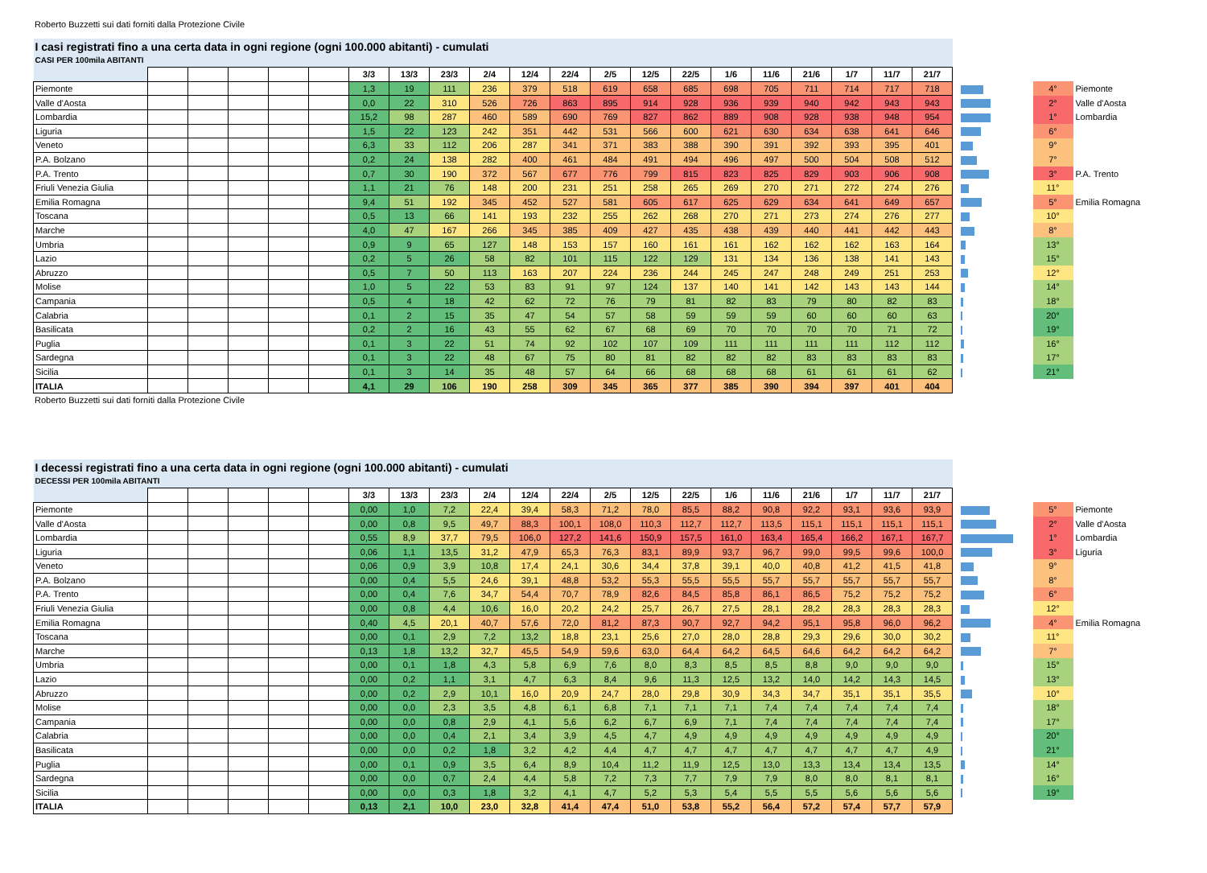Roberto Buzzetti sui dati forniti dalla Protezione Civile
| I casi registrati fino a una certa data in ogni regione (ogni 100.000 abitanti) - cumulati | | | | | | | | | | | | | | | | | | | | | | | |
| CASI PER 100mila ABITANTI | | | | | | | | | | | | | | | | | | | | | | | |
| | | | | | | 3/3 | 13/3 | 23/3 | 2/4 | 12/4 | 22/4 | 2/5 | 12/5 | 22/5 | 1/6 | 11/6 | 21/6 | 1/7 | 11/7 | 21/7 | | | |
| Piemonte | | | | | | 1,3 | 19 | 111 | 236 | 379 | 518 | 619 | 658 | 685 | 698 | 705 | 711 | 714 | 717 | 718 | | 4° | Piemonte |
| Valle d'Aosta | | | | | | 0,0 | 22 | 310 | 526 | 726 | 863 | 895 | 914 | 928 | 936 | 939 | 940 | 942 | 943 | 943 | | 2° | Valle d'Aosta |
| Lombardia | | | | | | 15,2 | 98 | 287 | 460 | 589 | 690 | 769 | 827 | 862 | 889 | 908 | 928 | 938 | 948 | 954 | | 1° | Lombardia |
| Liguria | | | | | | 1,5 | 22 | 123 | 242 | 351 | 442 | 531 | 566 | 600 | 621 | 630 | 634 | 638 | 641 | 646 | | 6° | |
| Veneto | | | | | | 6,3 | 33 | 112 | 206 | 287 | 341 | 371 | 383 | 388 | 390 | 391 | 392 | 393 | 395 | 401 | | 9° | |
| P.A. Bolzano | | | | | | 0,2 | 24 | 138 | 282 | 400 | 461 | 484 | 491 | 494 | 496 | 497 | 500 | 504 | 508 | 512 | | 7° | |
| P.A. Trento | | | | | | 0,7 | 30 | 190 | 372 | 567 | 677 | 776 | 799 | 815 | 823 | 825 | 829 | 903 | 906 | 908 | | 3° | P.A. Trento |
| Friuli Venezia Giulia | | | | | | 1,1 | 21 | 76 | 148 | 200 | 231 | 251 | 258 | 265 | 269 | 270 | 271 | 272 | 274 | 276 | | 11° | |
| Emilia Romagna | | | | | | 9,4 | 51 | 192 | 345 | 452 | 527 | 581 | 605 | 617 | 625 | 629 | 634 | 641 | 649 | 657 | | 5° | Emilia Romagna |
| Toscana | | | | | | 0,5 | 13 | 66 | 141 | 193 | 232 | 255 | 262 | 268 | 270 | 271 | 273 | 274 | 276 | 277 | | 10° | |
| Marche | | | | | | 4,0 | 47 | 167 | 266 | 345 | 385 | 409 | 427 | 435 | 438 | 439 | 440 | 441 | 442 | 443 | | 8° | |
| Umbria | | | | | | 0,9 | 9 | 65 | 127 | 148 | 153 | 157 | 160 | 161 | 161 | 162 | 162 | 162 | 163 | 164 | | 13° | |
| Lazio | | | | | | 0,2 | 5 | 26 | 58 | 82 | 101 | 115 | 122 | 129 | 131 | 134 | 136 | 138 | 141 | 143 | | 15° | |
| Abruzzo | | | | | | 0,5 | 7 | 50 | 113 | 163 | 207 | 224 | 236 | 244 | 245 | 247 | 248 | 249 | 251 | 253 | | 12° | |
| Molise | | | | | | 1,0 | 5 | 22 | 53 | 83 | 91 | 97 | 124 | 137 | 140 | 141 | 142 | 143 | 143 | 144 | | 14° | |
| Campania | | | | | | 0,5 | 4 | 18 | 42 | 62 | 72 | 76 | 79 | 81 | 82 | 83 | 79 | 80 | 82 | 83 | | 18° | |
| Calabria | | | | | | 0,1 | 2 | 15 | 35 | 47 | 54 | 57 | 58 | 59 | 59 | 59 | 60 | 60 | 60 | 63 | | 20° | |
| Basilicata | | | | | | 0,2 | 2 | 16 | 43 | 55 | 62 | 67 | 68 | 69 | 70 | 70 | 70 | 70 | 71 | 72 | | 19° | |
| Puglia | | | | | | 0,1 | 3 | 22 | 51 | 74 | 92 | 102 | 107 | 109 | 111 | 111 | 111 | 111 | 112 | 112 | | 16° | |
| Sardegna | | | | | | 0,1 | 3 | 22 | 48 | 67 | 75 | 80 | 81 | 82 | 82 | 82 | 83 | 83 | 83 | 83 | | 17° | |
| Sicilia | | | | | | 0,1 | 3 | 14 | 35 | 48 | 57 | 64 | 66 | 68 | 68 | 68 | 61 | 61 | 61 | 62 | | 21° | |
| ITALIA | | | | | | 4,1 | 29 | 106 | 190 | 258 | 309 | 345 | 365 | 377 | 385 | 390 | 394 | 397 | 401 | 404 | | | |
Roberto Buzzetti sui dati forniti dalla Protezione Civile
| I decessi registrati fino a una certa data in ogni regione (ogni 100.000 abitanti) - cumulati | | | | | | | | | | | | | | | | | | | | | | | |
| DECESSI PER 100mila ABITANTI | | | | | | | | | | | | | | | | | | | | | | | |
| | | | | | | 3/3 | 13/3 | 23/3 | 2/4 | 12/4 | 22/4 | 2/5 | 12/5 | 22/5 | 1/6 | 11/6 | 21/6 | 1/7 | 11/7 | 21/7 | | | |
| Piemonte | | | | | | 0,00 | 1,0 | 7,2 | 22,4 | 39,4 | 58,3 | 71,2 | 78,0 | 85,5 | 88,2 | 90,8 | 92,2 | 93,1 | 93,6 | 93,9 | | 5° | Piemonte |
| Valle d'Aosta | | | | | | 0,00 | 0,8 | 9,5 | 49,7 | 88,3 | 100,1 | 108,0 | 110,3 | 112,7 | 112,7 | 113,5 | 115,1 | 115,1 | 115,1 | 115,1 | | 2° | Valle d'Aosta |
| Lombardia | | | | | | 0,55 | 8,9 | 37,7 | 79,5 | 106,0 | 127,2 | 141,6 | 150,9 | 157,5 | 161,0 | 163,4 | 165,4 | 166,2 | 167,1 | 167,7 | | 1° | Lombardia |
| Liguria | | | | | | 0,06 | 1,1 | 13,5 | 31,2 | 47,9 | 65,3 | 76,3 | 83,1 | 89,9 | 93,7 | 96,7 | 99,0 | 99,5 | 99,6 | 100,0 | | 3° | Liguria |
| Veneto | | | | | | 0,06 | 0,9 | 3,9 | 10,8 | 17,4 | 24,1 | 30,6 | 34,4 | 37,8 | 39,1 | 40,0 | 40,8 | 41,2 | 41,5 | 41,8 | | 9° | |
| P.A. Bolzano | | | | | | 0,00 | 0,4 | 5,5 | 24,6 | 39,1 | 48,8 | 53,2 | 55,3 | 55,5 | 55,5 | 55,7 | 55,7 | 55,7 | 55,7 | 55,7 | | 8° | |
| P.A. Trento | | | | | | 0,00 | 0,4 | 7,6 | 34,7 | 54,4 | 70,7 | 78,9 | 82,6 | 84,5 | 85,8 | 86,1 | 86,5 | 75,2 | 75,2 | 75,2 | | 6° | |
| Friuli Venezia Giulia | | | | | | 0,00 | 0,8 | 4,4 | 10,6 | 16,0 | 20,2 | 24,2 | 25,7 | 26,7 | 27,5 | 28,1 | 28,2 | 28,3 | 28,3 | 28,3 | | 12° | |
| Emilia Romagna | | | | | | 0,40 | 4,5 | 20,1 | 40,7 | 57,6 | 72,0 | 81,2 | 87,3 | 90,7 | 92,7 | 94,2 | 95,1 | 95,8 | 96,0 | 96,2 | | 4° | Emilia Romagna |
| Toscana | | | | | | 0,00 | 0,1 | 2,9 | 7,2 | 13,2 | 18,8 | 23,1 | 25,6 | 27,0 | 28,0 | 28,8 | 29,3 | 29,6 | 30,0 | 30,2 | | 11° | |
| Marche | | | | | | 0,13 | 1,8 | 13,2 | 32,7 | 45,5 | 54,9 | 59,6 | 63,0 | 64,4 | 64,2 | 64,5 | 64,6 | 64,2 | 64,2 | 64,2 | | 7° | |
| Umbria | | | | | | 0,00 | 0,1 | 1,8 | 4,3 | 5,8 | 6,9 | 7,6 | 8,0 | 8,3 | 8,5 | 8,5 | 8,8 | 9,0 | 9,0 | 9,0 | | 15° | |
| Lazio | | | | | | 0,00 | 0,2 | 1,1 | 3,1 | 4,7 | 6,3 | 8,4 | 9,6 | 11,3 | 12,5 | 13,2 | 14,0 | 14,2 | 14,3 | 14,5 | | 13° | |
| Abruzzo | | | | | | 0,00 | 0,2 | 2,9 | 10,1 | 16,0 | 20,9 | 24,7 | 28,0 | 29,8 | 30,9 | 34,3 | 34,7 | 35,1 | 35,1 | 35,5 | | 10° | |
| Molise | | | | | | 0,00 | 0,0 | 2,3 | 3,5 | 4,8 | 6,1 | 6,8 | 7,1 | 7,1 | 7,1 | 7,4 | 7,4 | 7,4 | 7,4 | 7,4 | | 18° | |
| Campania | | | | | | 0,00 | 0,0 | 0,8 | 2,9 | 4,1 | 5,6 | 6,2 | 6,7 | 6,9 | 7,1 | 7,4 | 7,4 | 7,4 | 7,4 | 7,4 | | 17° | |
| Calabria | | | | | | 0,00 | 0,0 | 0,4 | 2,1 | 3,4 | 3,9 | 4,5 | 4,7 | 4,9 | 4,9 | 4,9 | 4,9 | 4,9 | 4,9 | 4,9 | | 20° | |
| Basilicata | | | | | | 0,00 | 0,0 | 0,2 | 1,8 | 3,2 | 4,2 | 4,4 | 4,7 | 4,7 | 4,7 | 4,7 | 4,7 | 4,7 | 4,7 | 4,9 | | 21° | |
| Puglia | | | | | | 0,00 | 0,1 | 0,9 | 3,5 | 6,4 | 8,9 | 10,4 | 11,2 | 11,9 | 12,5 | 13,0 | 13,3 | 13,4 | 13,4 | 13,5 | | 14° | |
| Sardegna | | | | | | 0,00 | 0,0 | 0,7 | 2,4 | 4,4 | 5,8 | 7,2 | 7,3 | 7,7 | 7,9 | 7,9 | 8,0 | 8,0 | 8,1 | 8,1 | | 16° | |
| Sicilia | | | | | | 0,00 | 0,0 | 0,3 | 1,8 | 3,2 | 4,1 | 4,7 | 5,2 | 5,3 | 5,4 | 5,5 | 5,5 | 5,6 | 5,6 | 5,6 | | 19° | |
| ITALIA | | | | | | 0,13 | 2,1 | 10,0 | 23,0 | 32,8 | 41,4 | 47,4 | 51,0 | 53,8 | 55,2 | 56,4 | 57,2 | 57,4 | 57,7 | 57,9 | | | |